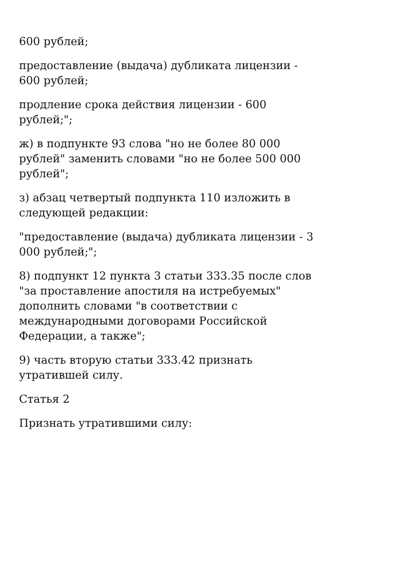600 рублей;
предоставление (выдача) дубликата лицензии -
600 рублей;
продление срока действия лицензии - 600
рублей;";
ж) в подпункте 93 слова "но не более 80 000
рублей" заменить словами "но не более 500 000
рублей";
з) абзац четвертый подпункта 110 изложить в
следующей редакции:
"предоставление (выдача) дубликата лицензии - 3
000 рублей;";
8) подпункт 12 пункта 3 статьи 333.35 после слов
"за проставление апостиля на истребуемых"
дополнить словами "в соответствии с
международными договорами Российской
Федерации, а также";
9) часть вторую статьи 333.42 признать
утратившей силу.
Статья 2
Признать утратившими силу: